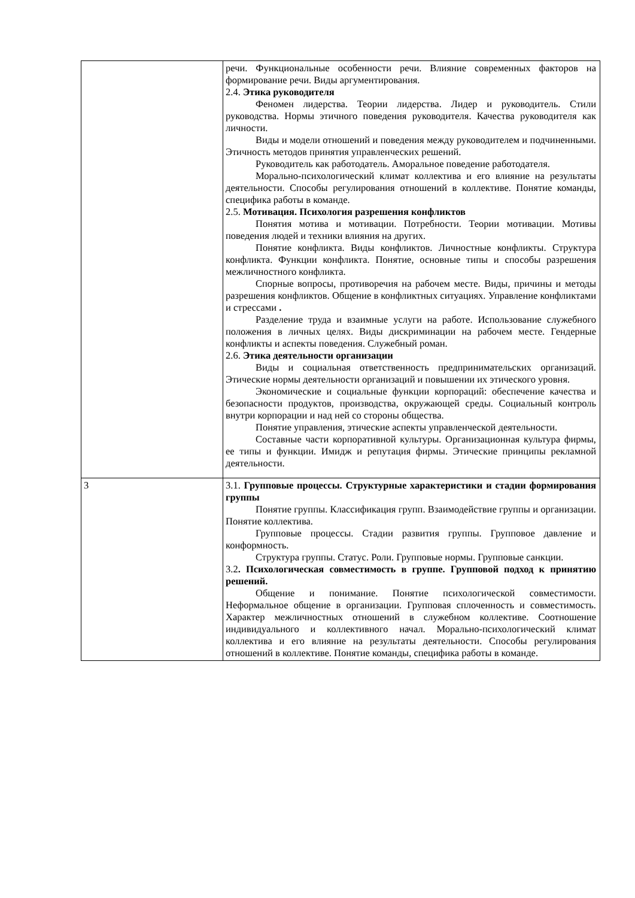| | речи. Функциональные особенности речи. Влияние современных факторов на формирование речи. Виды аргументирования. 2.4. Этика руководителя Феномен лидерства. Теории лидерства. Лидер и руководитель. Стили руководства. Нормы этичного поведения руководителя. Качества руководителя как личности. Виды и модели отношений и поведения между руководителем и подчиненными. Этичность методов принятия управленческих решений. Руководитель как работодатель. Аморальное поведение работодателя. Морально-психологический климат коллектива и его влияние на результаты деятельности. Способы регулирования отношений в коллективе. Понятие команды, специфика работы в команде. 2.5. Мотивация. Психология разрешения конфликтов Понятия мотива и мотивации. Потребности. Теории мотивации. Мотивы поведения людей и техники влияния на других. Понятие конфликта. Виды конфликтов. Личностные конфликты. Структура конфликта. Функции конфликта. Понятие, основные типы и способы разрешения межличностного конфликта. Спорные вопросы, противоречия на рабочем месте. Виды, причины и методы разрешения конфликтов. Общение в конфликтных ситуациях. Управление конфликтами и стрессами . Разделение труда и взаимные услуги на работе. Использование служебного положения в личных целях. Виды дискриминации на рабочем месте. Гендерные конфликты и аспекты поведения. Служебный роман. 2.6. Этика деятельности организации Виды и социальная ответственность предпринимательских организаций. Этические нормы деятельности организаций и повышении их этического уровня. Экономические и социальные функции корпораций: обеспечение качества и безопасности продуктов, производства, окружающей среды. Социальный контроль внутри корпорации и над ней со стороны общества. Понятие управления, этические аспекты управленческой деятельности. Составные части корпоративной культуры. Организационная культура фирмы, ее типы и функции. Имидж и репутация фирмы. Этические принципы рекламной деятельности. |
| 3 | 3.1. Групповые процессы. Структурные характеристики и стадии формирования группы Понятие группы. Классификация групп. Взаимодействие группы и организации. Понятие коллектива. Групповые процессы. Стадии развития группы. Групповое давление и конформность. Структура группы. Статус. Роли. Групповые нормы. Групповые санкции. 3.2 . Психологическая совместимость в группе. Групповой подход к принятию решений. Общение и понимание. Понятие психологической совместимости. Неформальное общение в организации. Групповая сплоченность и совместимость. Характер межличностных отношений в служебном коллективе. Соотношение индивидуального и коллективного начал. Морально-психологический климат коллектива и его влияние на результаты деятельности. Способы регулирования отношений в коллективе. Понятие команды, специфика работы в команде. |